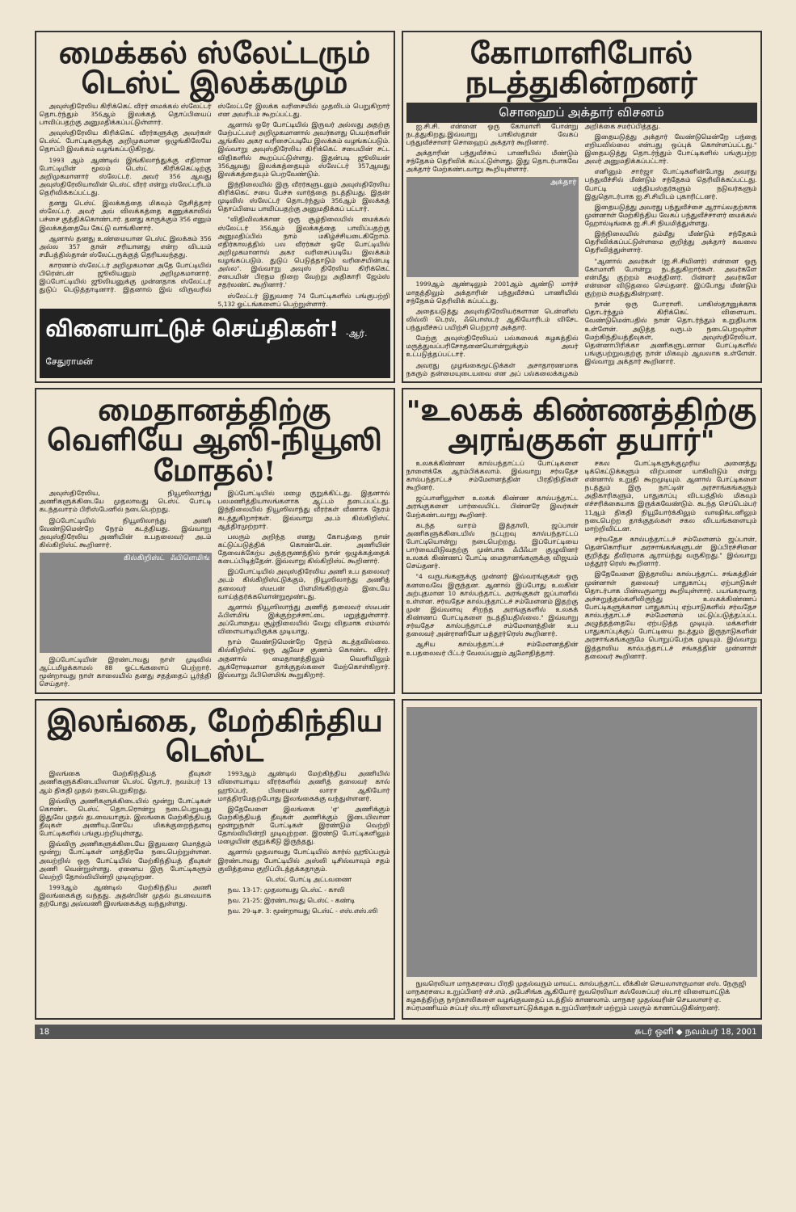மைக்கல் ஸ்லேட்டரும் டெஸ்ட் இலக்கமும்
அவுஸ்திரேலிய கிரிக்கெட் வீரர் மைக்கல் ஸ்லேட்டர் தொடர்ந்தும் 356ஆம் இலக்கத் தொப்பியைப் பாவிப்பதற்கு அனுமதிக்கப்பட்டுள்ளார்.
அவுஸ்திரேலிய கிரிக்கெட் வீரர்களுக்கு அவர்கள் டெஸ்ட் போட்டிகளுக்கு அறிமுகமான ஒழுங்கிலேயே தொப்பி இலக்கம் வழங்கப்படுகிறது.
1993 ஆம் ஆண்டில் இங்கிலாந்துக்கு எதிரான போட்டியின் மூலம் டெஸ்ட் கிரிக்கெட்டிற்கு அறிமுகமானார் ஸ்லேட்டர். அவர் 356 ஆவது அவுஸ்திரேலியாவின் டெஸ்ட் வீரர் என்று ஸ்லேட்டரிடம் தெரிவிக்கப்பட்டது.
தனது டெஸ்ட் இலக்கத்தை மிகவும் நேசித்தார் ஸ்லேட்டர். அவர் அவ் விலக்கத்தை கணுக்காலில் பச்சை குத்திக்கொண்டார். தனது காருக்கும் 356 எனும் இலக்கத்தையே கேட்டு வாங்கினார்.
ஆனால் தனது உண்மையான டெஸ்ட் இலக்கம் 356 அல்ல 357 தான் சரியானது என்ற விடயம் சமீபத்தில்தான் ஸ்லேட்டருக்குத் தெரியவந்தது.
காரணம் ஸ்லேட்டர் அறிமுகமான அதே போட்டியில் பிரென்டன் ஜூலியனும் அறிமுகமானார். இப்போட்டியில் ஜூலியனுக்கு முன்னதாக ஸ்லேட்டர் துடுப் பெடுத்தாடினார். இதனால் இவ் விருவரில் ஸ்லேட்டரே இலக்க வரிசையில் முதலிடம் பெறுகிறார் என அவரிடம் கூறப்பட்டது.
ஆனால் ஒரே போட்டியில் இருவர் அல்லது அதற்கு மேற்பட்டவர் அறிமுகமானால் அவர்களது பெயர்களின் ஆங்கில அகர வரிசைப்படியே இலக்கம் வழங்கப்படும். இவ்வாறு அவுஸ்திரேலிய கிரிக்கெட் சபையின் சட்ட விதிகளில் கூறப்பட்டுள்ளது. இதன்படி ஜூலியன் 356ஆவது இலக்கத்தையும் ஸ்லேட்டர் 357ஆவது இலக்கத்தையும் பெறவேண்டும்.
இந்நிலையில் இரு வீரர்களுடனும் அவுஸ்திரேலிய கிரிக்கெட் சபை பேச்சு வார்த்தை நடத்தியது. இதன் முடிவில் ஸ்லேட்டர் தொடர்ந்தும் 356ஆம் இலக்கத் தொப்பியை பாவிப்பதற்கு அனுமதிக்கப் பட்டார்.
"விதிவிலக்கான ஒரு சூழ்நிலையில் மைக்கல் ஸ்லேட்டர் 356ஆம் இலக்கத்தை பாவிப்பதற்கு அனுமதிப்பில் நாம் மகிழ்ச்சியடைகிறோம். எதிர்காலத்தில் பல வீரர்கள் ஒரே போட்டியில் அறிமுகமானால் அகர வரிசைப்படியே இலக்கம் வழங்கப்படும். துடுப் பெடுத்தாடும் வரிசையின்படி அல்ல". இவ்வாறு அவுஸ் திரேலிய கிரிக்கெட் சபையின் பிரதம நிறை வேற்று அதிகாரி ஜேம்ஸ் சதர்லண்ட் கூறினார்.'
ஸ்லேட்டர் இதுவரை 74 போட்டிகளில் பங்குபற்றி 5,132 ஓட்டங்களைப் பெற்றுள்ளார்.
விளையாட்டுச் செய்திகள்! -ஆர். சேதுராமன்
கோமாளிபோல் நடத்துகின்றனர்
சொஹைப் அக்தார் விசனம்
ஐ.சி.சி. என்னை ஒரு கோமாளி போன்று நடத்துகிறது.இவ்வாறு பாகிஸ்தான் வேகப் பந்துவீச்சாளர் சொஹைப் அக்தார் கூறினார்.
அக்தாரின் பந்துவீச்சுப் பாணியில் மீண்டும் சந்தேகம் தெரிவிக் கப்பட்டுள்ளது. இது தொடர்பாகவே அக்தார் மேற்கண்டவாறு கூறியுள்ளார்.
அக்தார்
1999ஆம் ஆண்டிலும் 2001ஆம் ஆண்டு மார்ச் மாதத்திலும் அக்தாரின் பந்துவீச்சுப் பாணியில் சந்தேகம் தெரிவிக் கப்பட்டது.
அதையடுத்து அவுஸ்திரேலியர்களான டென்னிஸ் லில்லி டெரல், ஃபொஸ்டர் ஆகியோரிடம் விசேட பந்துவீச்சுப் பயிற்சி பெற்றார் அக்தார்.
மேற்கு அவுஸ்திரேலியப் பல்கலைக் கழகத்தில் மருத்துவப்பரிசோதனையொன்றுக்கும் அவர் உட்படுத்தப்பட்டார்.
அவரது முழங்கைமூட்டுக்கள் அசாதாரணமாக நகரும் தன்மையுடையவை என அப் பல்கலைக்கழகம் அறிக்கை சமர்ப்பித்தது.
இதையடுத்து அக்தார் வேண்டுமென்றே பந்தை எறியவில்லை என்பது ஒப்புக் கொள்ளப்பட்டது." இதையடுத்து தொடர்ந்தும் போட்டிகளில் பங்குபற்ற அவர் அனுமதிக்கப்பட்டார்.
எனினும் சார்ஜா போட்டிகளின்போது அவரது பந்துவீச்சில் மீண்டும் சந்தேகம் தெரிவிக்கப்பட்டது. போட்டி மத்தியஸ்தர்களும் நடுவர்களும் இதுதொடர்பாக ஐ.சி.சியிடம் புகாரிட்டனர்.
இதையடுத்து அவரது பந்துவீச்சை ஆராய்வதற்காக முன்னாள் மேற்கிந்திய வேகப் பந்துவீச்சாளர் மைக்கல் ஹோல்டிங்கை ஐ.சி.சி நியமித்துள்ளது.
இந்நிலையில் தம்மீது மீண்டும் சந்தேகம் தெரிவிக்கப்பட்டுள்ளமை குறித்து அக்தார் கவலை தெரிவித்துள்ளார்.
"ஆனால் அவர்கள் (ஐ.சி.சியினர்) என்னை ஒரு கோமாளி போன்று நடத்துகிறார்கள். அவர்களே என்மீது குற்றம் சுமத்தினர். பின்னர் அவர்களே என்னை விடுதலை செய்தனர். இப்போது மீண்டும் குற்றம் சுமத்துகின்றனர்.
நான் ஒரு போராளி. பாகிஸ்தானுக்காக தொடர்ந்தும் கிரிக்கெட் விளையாட வேண்டுமென்பதில் நான் தொடர்ந்தும் உறுதியாக உள்ளேன். அடுத்த வருடம் நடைபெறவுள்ள மேற்கிந்தியத்தீவுகள், அவுஸ்திரேலியா, தென்னாபிரிக்கா அணிகளுடனான போட்டிகளில் பங்குபற்றுவதற்கு நான் மிகவும் ஆவலாக உள்ளேன். இவ்வாறு அக்தார் கூறினார்.
மைதானத்திற்கு வெளியே ஆஸி-நியூஸி மோதல்!
அவுஸ்திரேலிய, நியூஸிலாந்து அணிகளுக்கிடையே முதலாவது டெஸ்ட் போட்டி கடந்தவாரம் பிரிஸ்பேனில் நடைபெற்றது.
இப்போட்டியில் நியூஸிலாந்து அணி வேண்டுமென்றே நேரம் கடத்தியது. இவ்வாறு அவுஸ்திரேலிய அணியின் உபதலைவர் அடம் கில்கிறிஸ்ட் கூறினார்.
கில்கிறிஸ்ட் ஃபிளெமிங்
இப்போட்டியின் இரண்டாவது நாள் முடிவில் ஆட்டமிழக்காமல் 88 ஓட்டங்களைப் பெற்றார். மூன்றாவது நாள் காலையில் தனது சதத்தைப் பூர்த்தி செய்தார்.
இப்போட்டியில் மழை குறுக்கிட்டது. இதனால் பலமணித்தியாலங்களாக ஆட்டம் தடைப்பட்டது. இந்நிலையில் நியூஸிலாந்து வீரர்கள் வீணாக நேரம் கடத்துகிறார்கள். இவ்வாறு அடம் கில்கிறிஸ்ட் ஆத்திரமுற்றார்.
பலரும் அறிந்த எனது கோபத்தை நான் கட்டுப்படுத்திக் கொண்டேன். அணியின் தேவைக்கேற்ப அத்தருணத்தில் நான் ஒழுக்கத்தைக் கடைப்பிடித்தேன். இவ்வாறு கில்கிறிஸ்ட் கூறினார்.
இப்போட்டியில் அவுஸ்திரேலிய அணி உப தலைவர் அடம் கில்கிறிஸ்ட்டுக்கும், நியூஸிலாந்து அணித் தலைவர் ஸ்டீபன் பிளமிங்கிற்கும் இடையே வாய்த்தர்க்கமொன்றுமூண்டது.
ஆனால் நியூஸிலாந்து அணித் தலைவர் ஸ்டீபன் ஃபிளமிங் இக்குற்றச்சாட்டை மறுத்துள்ளார். அப்போதைய சூழ்நிலையில் வேறு விதமாக எம்மால் விளையாடியிருக்க முடியாது.
நாம் வேண்டுமென்றே நேரம் கடத்தவில்லை. கில்கிறிஸ்ட் ஒரு ஆவேச குணம் கொண்ட வீரர். அதனால் மைதானத்திலும் வெளியிலும் ஆக்ரோஷமான தாக்குதல்களை மேற்கொள்கிறார். இவ்வாறு ஃபிளெமிங் கூறுகிறார்.
"உலகக் கிண்ணத்திற்கு அரங்குகள் தயார்"
உலகக்கிண்ண கால்பந்தாட்டப் போட்டிகளை நாளைக்கே ஆரம்பிக்கலாம். இவ்வாறு சர்வதேச கால்பந்தாட்டச் சம்மேளனத்தின் பிரதிநிதிகள் கூறினர்.
ஜப்பானிலுள்ள உலகக் கிண்ண கால்பந்தாட்ட அரங்குகளை பார்வையிட்ட பின்னரே இவர்கள் மேற்கண்டவாறு கூறினர்.
கடந்த வாரம் இத்தாலி, ஜப்பான் அணிகளுக்கிடையில் நட்புறவு கால்பந்தாட்டப் போட்டியொன்று நடைபெற்றது. இப்போட்டியை பார்வையிடுவதற்கு முன்பாக ஃபீஃபா குழுவினர் உலகக் கிண்ணப் போட்டி மைதானங்களுக்கு விஜயம் செய்தனர்.
"4 வருடங்களுக்கு முன்னர் இவ்வரங்குகள் ஒரு கனவைவே இருந்தன. ஆனால் இப்போது உலகின் அற்புதமான 10 கால்பந்தாட்ட அரங்குகள் ஜப்பானில் உள்ளன. சர்வதேச கால்பந்தாட்டச் சம்மேளனம் இதற்கு முன் இவ்வளவு சிறந்த அரங்குகளில் உலகக் கிண்ணப் போட்டிகளை நடத்தியதில்லை." இவ்வாறு சர்வதேச கால்பந்தாட்டச் சம்மேளனத்தின் உப தலைவர் அன்ரானியோ மத்தூர்ரெஸ் கூறினார்.
ஆசிய கால்பந்தாட்டச் சம்மேளனத்தின் உபதலைவர் பீட்டர் வேலப்பனும் ஆமோதித்தார்.
சகல போட்டிகளுக்குமுரிய அனைத்து டிக்கெட்டுக்களும் விற்பனை யாகிவிடும் என்று என்னால் உறுதி கூறமுடியும். ஆனால் போட்டிகளை நடத்தும் இரு நாட்டின் அரசாங்கங்களும் அதிகாரிகளும், பாதுகாப்பு விடயத்தில் மிகவும் எச்சரிக்கையாக இருக்கவேண்டும். கடந்த செப்டெம்பர் 11ஆம் திகதி நியூயோர்க்கிலும் வாஷிங்டனிலும் நடைபெற்ற தாக்குதல்கள் சகல விடயங்களையும் மாற்றிவிட்டன.
சர்வதேச கால்பந்தாட்டச் சம்மேளனம் ஜப்பான், தென்கொரியா அரசாங்கங்களுடன் இப்பிரச்சினை குறித்து தீவிரமாக ஆராய்ந்து வருகிறது." இவ்வாறு மத்தூர் ரெஸ் கூறினார்.
இதேவேளை இத்தாலிய கால்பந்தாட்ட சங்கத்தின் முன்னாள் தலைவர் பாதுகாப்பு ஏற்பாடுகள் தொடர்பாக பின்வருமாறு கூறியுள்ளார். பயங்கரவாத அச்சுறுத்தல்களிலிருந்து உலகக்கிண்ணப் போட்டிகளுக்கான பாதுகாப்பு ஏற்பாடுகளில் சர்வதேச கால்பந்தாட்டச் சம்மேளனம் மட்டுப்படுத்தப்பட்ட அழுத்தத்தையே ஏற்படுத்த முடியும். மக்களின் பாதுகாப்புக்குப் போட்டியை நடத்தும் இருநாடுகளின் அரசாங்கங்களுமே பொறுப்பேற்க முடியும். இவ்வாறு இத்தாலிய கால்பந்தாட்டச் சங்கத்தின் முன்னாள் தலைவர் கூறினார்.
இலங்கை, மேற்கிந்திய டெஸ்ட்
இலங்கை மேற்கிந்தியத் தீவுகள் அணிகளுக்கிடையிலான டெஸ்ட் தொடர், நவம்பர் 13 ஆம் திகதி முதல் நடைபெறுகிறது.
இவ்விரு அணிகளுக்கிடையில் மூன்று போட்டிகள் கொண்ட டெஸ்ட் தொடரொன்று நடைபெறுவது இதுவே முதல் தடவையாகும். இலங்கை மேற்கிந்தியத் தீவுகள் அணியுடனேயே மிகக்குறைந்தளவு போட்டிகளில் பங்குபற்றியுள்ளது.
இவ்விரு அணிகளுக்கிடையே இதுவரை மொத்தம் மூன்று போட்டிகள் மாத்திரமே நடைபெற்றுள்ளன. அவற்றில் ஒரு போட்டியில் மேற்கிந்தியத் தீவுகள் அணி வென்றுள்ளது. ஏனைய இரு போட்டிகளும் வெற்றி தோல்வியின்றி முடிவுற்றன.
1993ஆம் ஆண்டில் மேற்கிந்திய அணி இலங்கைக்கு வந்தது. அதன்பின் முதல் தடவையாக தற்போது அவ்வணி இலங்கைக்கு வந்துள்ளது.
1993ஆம் ஆண்டில் மேற்கிந்திய அணியில் விளையாடிய வீரர்களில் அணித் தலைவர் கால் ஹூப்பர், பிரையன் லாரா ஆகியோர் மாத்திரமேதற்போது இலங்கைக்கு வந்துள்ளனர்.
இதேவேளை இலங்கை 'ஏ' அணிக்கும் மேற்கிந்தியத் தீவுகள் அணிக்கும் இடையிலான மூன்றுநாள் போட்டிகள் இரண்டும் வெற்றி தோல்வியின்றி முடிவுற்றன. இரண்டு போட்டிகளிலும் மழையின் குறுக்கீடு இருந்தது.
ஆனால் முதலாவது போட்டியில் கார்ல் ஹூப்பரும் இரண்டாவது போட்டியில் அஸ்லி டிசில்வாவும் சதம் குவித்தமை குறிப்பிடத்தக்கதாகும்.
டெஸ்ட் போட்டி அட்டவணை
நவ. 13-17: முதலாவது டெஸ்ட் - காலி
நவ. 21-25: இரண்டாவது டெஸ்ட் - கண்டி
நவ. 29-டிச. 3: மூன்றாவது டெஸ்ட் - எஸ்.எஸ்.ஸி
நுவரெலியா மாநகரசபை பிரதி முதல்வரும் மாவட்ட கால்பந்தாட்ட லீக்கின் செயலாளருமான எஸ். நேருஜி மாநகரசபை உறுப்பினர் எச்.எம். அபேசிங்க ஆகியோர் நுவரெலியா கல்லேசுப்பர் ஸ்டார் விளையாட்டுக் கழகத்திற்கு நாற்காலிகளை வழங்குவதைப் படத்தில் காணலாம். மாநகர முதல்வரின் செயலாளர் ஏ. சுப்ரமணியம் சுப்பர் ஸ்டார் விளையாட்டுக்கழக உறுப்பினர்கள் மற்றும் பலரும் காணப்படுகின்றனர்.
18 சுடர் ஒளி ◆ நவம்பர் 18, 2001